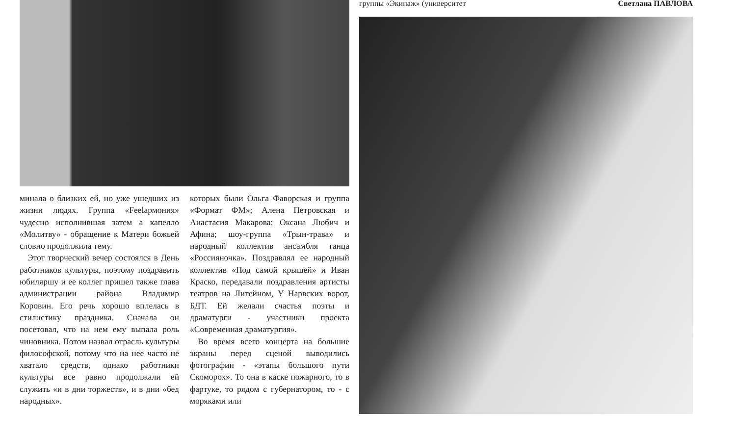минала о близких ей, но уже ушедших из жизни людях. Группа «Feelармония» чудесно исполнившая затем а капелло «Молитву» - обращение к Матери божьей словно продолжила тему.
Этот творческий вечер состоялся в День работников культуры, поэтому поздравить юбиляршу и ее коллег пришел также глава администрации района Владимир Коровин. Его речь хорошо вплелась в стилистику праздника. Сначала он посетовал, что на нем ему выпала роль чиновника. Потом назвал отрасль культуры философской, потому что на нее часто не хватало средств, однако работники культуры все равно продолжали ей служить «и в дни торжеств», и в дни «бед народных».
которых были Ольга Фаворская и группа «Формат ФМ»; Алена Петровская и Анастасия Макарова; Оксана Любич и Афина; шоу-группа «Трын-трава» и народный коллектив ансамбля танца «Россияночка». Поздравлял ее народный коллектив «Под самой крышей» и Иван Краско, передавали поздравления артисты театров на Литейном, У Нарвских ворот, БДТ. Ей желали счастья поэты и драматурги - участники проекта «Современная драматургия».
Во время всего концерта на большие экраны перед сценой выводились фотографии - «этапы большого пути Скоморох». То она в каске пожарного, то в фартуке, то рядом с губернатором, то - с моряками или
группы «Экипаж» (университет Светлана ПАВЛОВА